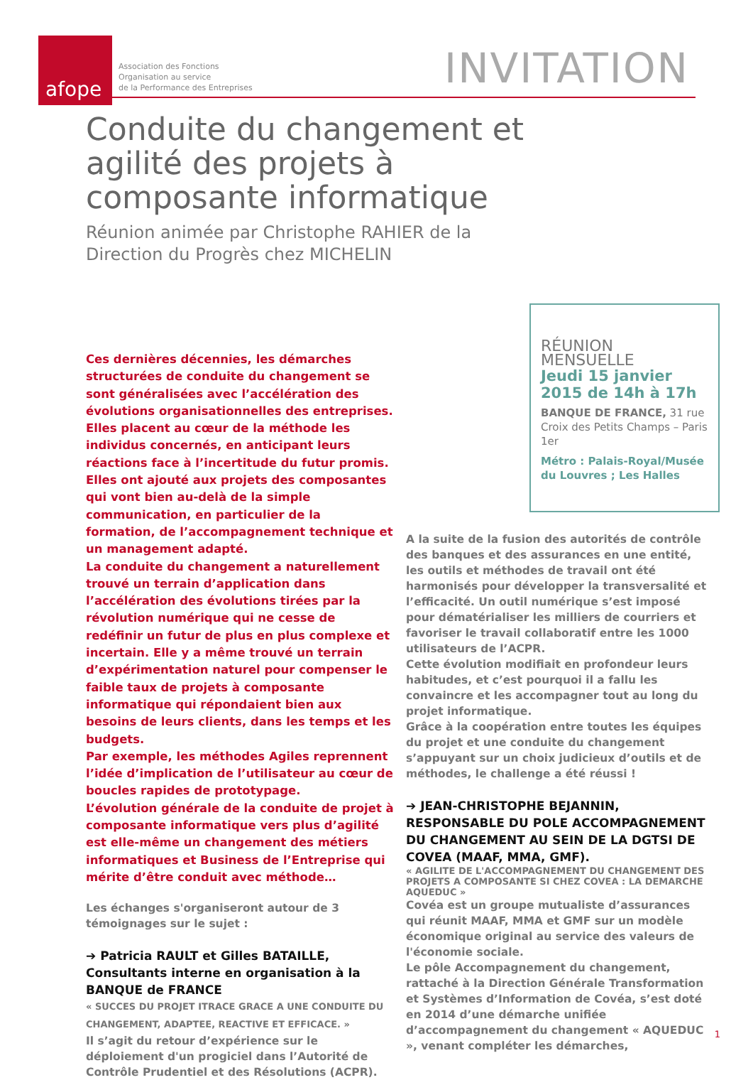afope
Association des Fonctions
Organisation au service
de la Performance des Entreprises
INVITATION
Conduite du changement et agilité des projets à composante informatique
Réunion animée par Christophe RAHIER de la Direction du Progrès chez MICHELIN
RÉUNION MENSUELLE
Jeudi 15 janvier 2015 de 14h à 17h
BANQUE DE FRANCE, 31 rue Croix des Petits Champs – Paris 1er
Métro : Palais-Royal/Musée du Louvres ; Les Halles
Ces dernières décennies, les démarches structurées de conduite du changement se sont généralisées avec l’accélération des évolutions organisationnelles des entreprises. Elles placent au cœur de la méthode les individus concernés, en anticipant leurs réactions face à l’incertitude du futur promis. Elles ont ajouté aux projets des composantes qui vont bien au-delà de la simple communication, en particulier de la formation, de l’accompagnement technique et un management adapté.
La conduite du changement a naturellement trouvé un terrain d’application dans l’accélération des évolutions tirées par la révolution numérique qui ne cesse de redéfinir un futur de plus en plus complexe et incertain. Elle y a même trouvé un terrain d’expérimentation naturel pour compenser le faible taux de projets à composante informatique qui répondaient bien aux besoins de leurs clients, dans les temps et les budgets.
Par exemple, les méthodes Agiles reprennent l’idée d’implication de l’utilisateur au cœur de boucles rapides de prototypage.
L’évolution générale de la conduite de projet à composante informatique vers plus d’agilité est elle-même un changement des métiers informatiques et Business de l’Entreprise qui mérite d’être conduit avec méthode…
Les échanges s'organiseront autour de 3 témoignages sur le sujet :
➔ Patricia RAULT et Gilles BATAILLE, Consultants interne en organisation à la BANQUE de FRANCE
« SUCCES DU PROJET ITRACE GRACE A UNE CONDUITE DU CHANGEMENT, ADAPTEE, REACTIVE ET EFFICACE. »
Il s’agit du retour d’expérience sur le déploiement d'un progiciel dans l’Autorité de Contrôle Prudentiel et des Résolutions (ACPR).
A la suite de la fusion des autorités de contrôle des banques et des assurances en une entité, les outils et méthodes de travail ont été harmonisés pour développer la transversalité et l’efficacité. Un outil numérique s’est imposé pour dématérialiser les milliers de courriers et favoriser le travail collaboratif entre les 1000 utilisateurs de l’ACPR.
Cette évolution modifiait en profondeur leurs habitudes, et c’est pourquoi il a fallu les convaincre et les accompagner tout au long du projet informatique.
Grâce à la coopération entre toutes les équipes du projet et une conduite du changement s’appuyant sur un choix judicieux d’outils et de méthodes, le challenge a été réussi !
➔ JEAN-CHRISTOPHE BEJANNIN, RESPONSABLE DU POLE ACCOMPAGNEMENT DU CHANGEMENT AU SEIN DE LA DGTSI DE COVEA (MAAF, MMA, GMF).
« AGILITE DE L'ACCOMPAGNEMENT DU CHANGEMENT DES PROJETS A COMPOSANTE SI CHEZ COVEA : LA DEMARCHE AQUEDUC »
Covéa est un groupe mutualiste d’assurances qui réunit MAAF, MMA et GMF sur un modèle économique original au service des valeurs de l'économie sociale.
Le pôle Accompagnement du changement, rattaché à la Direction Générale Transformation et Systèmes d’Information de Covéa, s’est doté en 2014 d’une démarche unifiée d’accompagnement du changement « AQUEDUC », venant compléter les démarches,
1